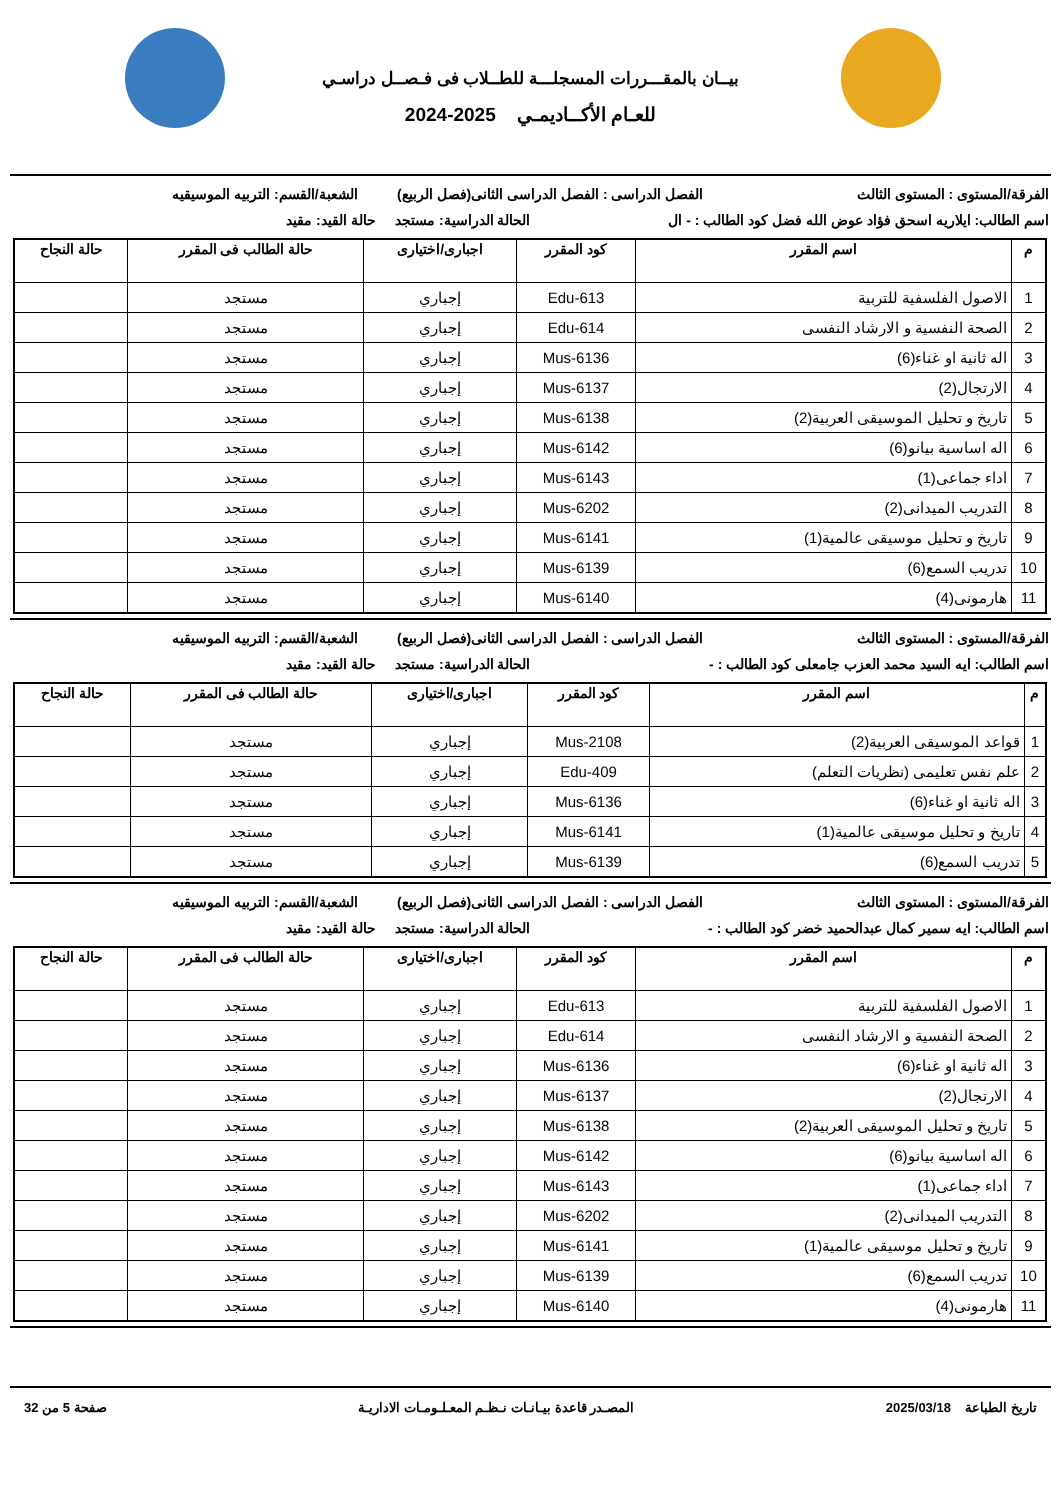بيــان بالمقـــررات المسجلـــة للطــلاب فى فـصــل دراسـي
للعـام الأكــاديمـي 2025-2024
الفرقة/المستوى : المستوى الثالث
الفصل الدراسى : الفصل الدراسى الثانى(فصل الربيع)
الشعبة/القسم: التربيه الموسيقيه
اسم الطالب: ايلاريه اسحق فؤاد عوض الله فضل كود الطالب : - ال
الحالة الدراسية: مستجد حالة القيد: مقيد
| م | اسم المقرر | كود المقرر | اجبارى/اختيارى | حالة الطالب فى المقرر | حالة النجاح |
| --- | --- | --- | --- | --- | --- |
| 1 | الاصول الفلسفية للتربية | Edu-613 | إجباري | مستجد | |
| 2 | الصحة النفسية و الارشاد النفسى | Edu-614 | إجباري | مستجد | |
| 3 | اله ثانية او غناء(6) | Mus-6136 | إجباري | مستجد | |
| 4 | الارتجال(2) | Mus-6137 | إجباري | مستجد | |
| 5 | تاريخ و تحليل الموسيقى العربية(2) | Mus-6138 | إجباري | مستجد | |
| 6 | اله اساسية بيانو(6) | Mus-6142 | إجباري | مستجد | |
| 7 | اداء جماعى(1) | Mus-6143 | إجباري | مستجد | |
| 8 | التدريب الميدانى(2) | Mus-6202 | إجباري | مستجد | |
| 9 | تاريخ و تحليل موسيقى عالمية(1) | Mus-6141 | إجباري | مستجد | |
| 10 | تدريب السمع(6) | Mus-6139 | إجباري | مستجد | |
| 11 | هارمونى(4) | Mus-6140 | إجباري | مستجد | |
الفرقة/المستوى : المستوى الثالث
الفصل الدراسى : الفصل الدراسى الثانى(فصل الربيع)
الشعبة/القسم: التربيه الموسيقيه
اسم الطالب: ايه السيد محمد العزب جامعلى كود الطالب : -
الحالة الدراسية: مستجد حالة القيد: مقيد
| م | اسم المقرر | كود المقرر | اجبارى/اختيارى | حالة الطالب فى المقرر | حالة النجاح |
| --- | --- | --- | --- | --- | --- |
| 1 | قواعد الموسيقى العربية(2) | Mus-2108 | إجباري | مستجد | |
| 2 | علم نفس تعليمى (نظريات التعلم) | Edu-409 | إجباري | مستجد | |
| 3 | اله ثانية او غناء(6) | Mus-6136 | إجباري | مستجد | |
| 4 | تاريخ و تحليل موسيقى عالمية(1) | Mus-6141 | إجباري | مستجد | |
| 5 | تدريب السمع(6) | Mus-6139 | إجباري | مستجد | |
الفرقة/المستوى : المستوى الثالث
الفصل الدراسى : الفصل الدراسى الثانى(فصل الربيع)
الشعبة/القسم: التربيه الموسيقيه
اسم الطالب: ايه سمير كمال عبدالحميد خضر كود الطالب : -
الحالة الدراسية: مستجد حالة القيد: مقيد
| م | اسم المقرر | كود المقرر | اجبارى/اختيارى | حالة الطالب فى المقرر | حالة النجاح |
| --- | --- | --- | --- | --- | --- |
| 1 | الاصول الفلسفية للتربية | Edu-613 | إجباري | مستجد | |
| 2 | الصحة النفسية و الارشاد النفسى | Edu-614 | إجباري | مستجد | |
| 3 | اله ثانية او غناء(6) | Mus-6136 | إجباري | مستجد | |
| 4 | الارتجال(2) | Mus-6137 | إجباري | مستجد | |
| 5 | تاريخ و تحليل الموسيقى العربية(2) | Mus-6138 | إجباري | مستجد | |
| 6 | اله اساسية بيانو(6) | Mus-6142 | إجباري | مستجد | |
| 7 | اداء جماعى(1) | Mus-6143 | إجباري | مستجد | |
| 8 | التدريب الميدانى(2) | Mus-6202 | إجباري | مستجد | |
| 9 | تاريخ و تحليل موسيقى عالمية(1) | Mus-6141 | إجباري | مستجد | |
| 10 | تدريب السمع(6) | Mus-6139 | إجباري | مستجد | |
| 11 | هارمونى(4) | Mus-6140 | إجباري | مستجد | |
تاريخ الطباعة 2025/03/18 المصـدر قاعدة بيـانـات نـظـم المعـلـومـات الاداريـة صفحة 5 من 32